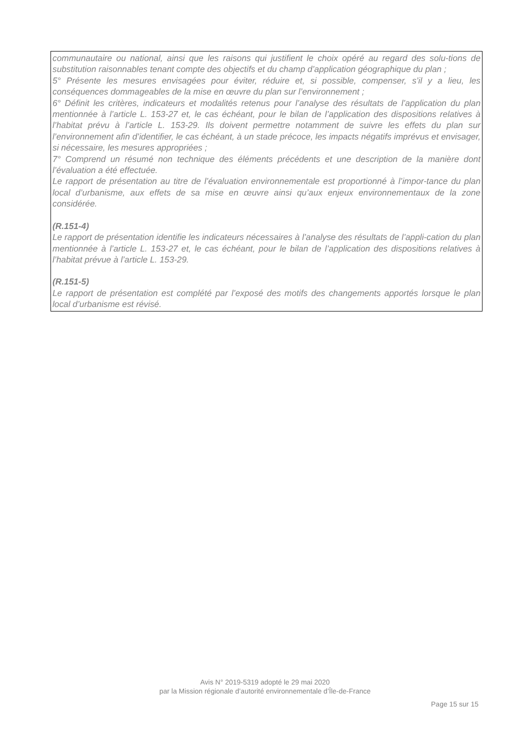communautaire ou national, ainsi que les raisons qui justifient le choix opéré au regard des solu-tions de substitution raisonnables tenant compte des objectifs et du champ d’application géographique du plan ;
5° Présente les mesures envisagées pour éviter, réduire et, si possible, compenser, s’il y a lieu, les conséquences dommageables de la mise en œuvre du plan sur l’environnement ;
6° Définit les critères, indicateurs et modalités retenus pour l’analyse des résultats de l’application du plan mentionnée à l’article L. 153-27 et, le cas échéant, pour le bilan de l’application des dispositions relatives à l’habitat prévu à l’article L. 153-29. Ils doivent permettre notamment de suivre les effets du plan sur l’environnement afin d’identifier, le cas échéant, à un stade précoce, les impacts négatifs imprévus et envisager, si nécessaire, les mesures appropriées ;
7° Comprend un résumé non technique des éléments précédents et une description de la manière dont l’évaluation a été effectuée.
Le rapport de présentation au titre de l’évaluation environnementale est proportionné à l’impor-tance du plan local d’urbanisme, aux effets de sa mise en œuvre ainsi qu’aux enjeux environnementaux de la zone considérée.
(R.151-4)
Le rapport de présentation identifie les indicateurs nécessaires à l’analyse des résultats de l’appli-cation du plan mentionnée à l’article L. 153-27 et, le cas échéant, pour le bilan de l’application des dispositions relatives à l’habitat prévue à l’article L. 153-29.
(R.151-5)
Le rapport de présentation est complété par l’exposé des motifs des changements apportés lorsque le plan local d’urbanisme est révisé.
Avis N° 2019-5319 adopté le 29 mai 2020
par la Mission régionale d’autorité environnementale d’Île-de-France
Page 15 sur 15